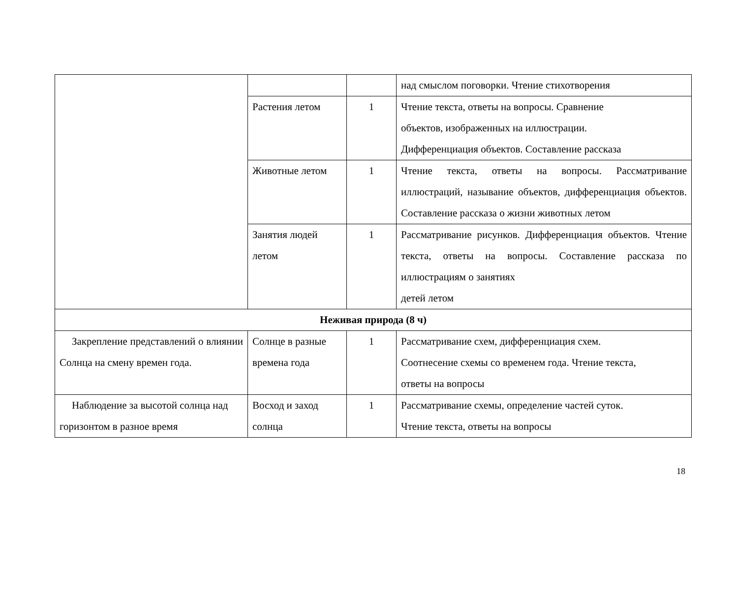| | | | над смыслом поговорки. Чтение стихотворения |
| | Растения летом | 1 | Чтение текста, ответы на вопросы. Сравнение объектов, изображенных на иллюстрации. Дифференциация объектов. Составление рассказа |
| | Животные летом | 1 | Чтение текста, ответы на вопросы. Рассматривание иллюстраций, называние объектов, дифференциация объектов. Составление рассказа о жизни животных летом |
| | Занятия людей летом | 1 | Рассматривание рисунков. Дифференциация объектов. Чтение текста, ответы на вопросы. Составление рассказа по иллюстрациям о занятиях детей летом |
| Неживая природа (8 ч) | | | |
| Закрепление представлений о влиянии Солнца на смену времен года. | Солнце в разные времена года | 1 | Рассматривание схем, дифференциация схем. Соотнесение схемы со временем года. Чтение текста, ответы на вопросы |
| Наблюдение за высотой солнца над горизонтом в разное время | Восход и заход солнца | 1 | Рассматривание схемы, определение частей суток. Чтение текста, ответы на вопросы |
18